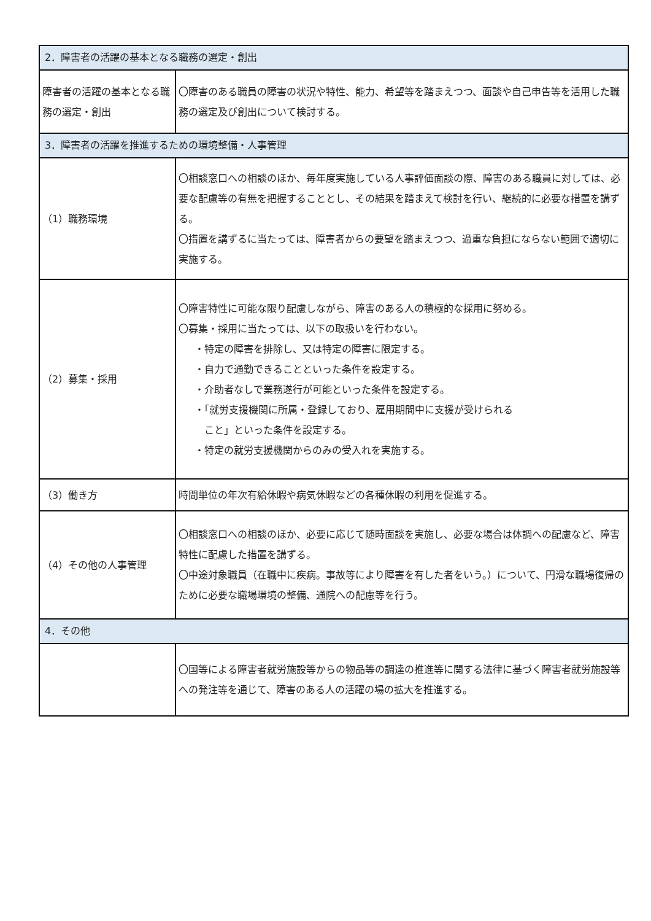| 2．障害者の活躍の基本となる職務の選定・創出 | |
| 障害者の活躍の基本となる職務の選定・創出 | 〇障害のある職員の障害の状況や特性、能力、希望等を踏まえつつ、面談や自己申告等を活用した職務の選定及び創出について検討する。 |
| 3．障害者の活躍を推進するための環境整備・人事管理 | |
| （1）職務環境 | 〇相談窓口への相談のほか、毎年度実施している人事評価面談の際、障害のある職員に対しては、必要な配慮等の有無を把握することとし、その結果を踏まえて検討を行い、継続的に必要な措置を講ずる。 〇措置を講ずるに当たっては、障害者からの要望を踏まえつつ、過重な負担にならない範囲で適切に実施する。 |
| （2）募集・採用 | 〇障害特性に可能な限り配慮しながら、障害のある人の積極的な採用に努める。 〇募集・採用に当たっては、以下の取扱いを行わない。 ・特定の障害を排除し、又は特定の障害に限定する。 ・自力で通勤できることといった条件を設定する。 ・介助者なしで業務遂行が可能といった条件を設定する。 ・「就労支援機関に所属・登録しており、雇用期間中に支援が受けられる こと」といった条件を設定する。 ・特定の就労支援機関からのみの受入れを実施する。 |
| （3）働き方 | 時間単位の年次有給休暇や病気休暇などの各種休暇の利用を促進する。 |
| （4）その他の人事管理 | 〇相談窓口への相談のほか、必要に応じて随時面談を実施し、必要な場合は体調への配慮など、障害特性に配慮した措置を講ずる。 〇中途対象職員（在職中に疾病。事故等により障害を有した者をいう。）について、円滑な職場復帰のために必要な職場環境の整備、通院への配慮等を行う。 |
| 4．その他 | |
| | 〇国等による障害者就労施設等からの物品等の調達の推進等に関する法律に基づく障害者就労施設等への発注等を通じて、障害のある人の活躍の場の拡大を推進する。 |